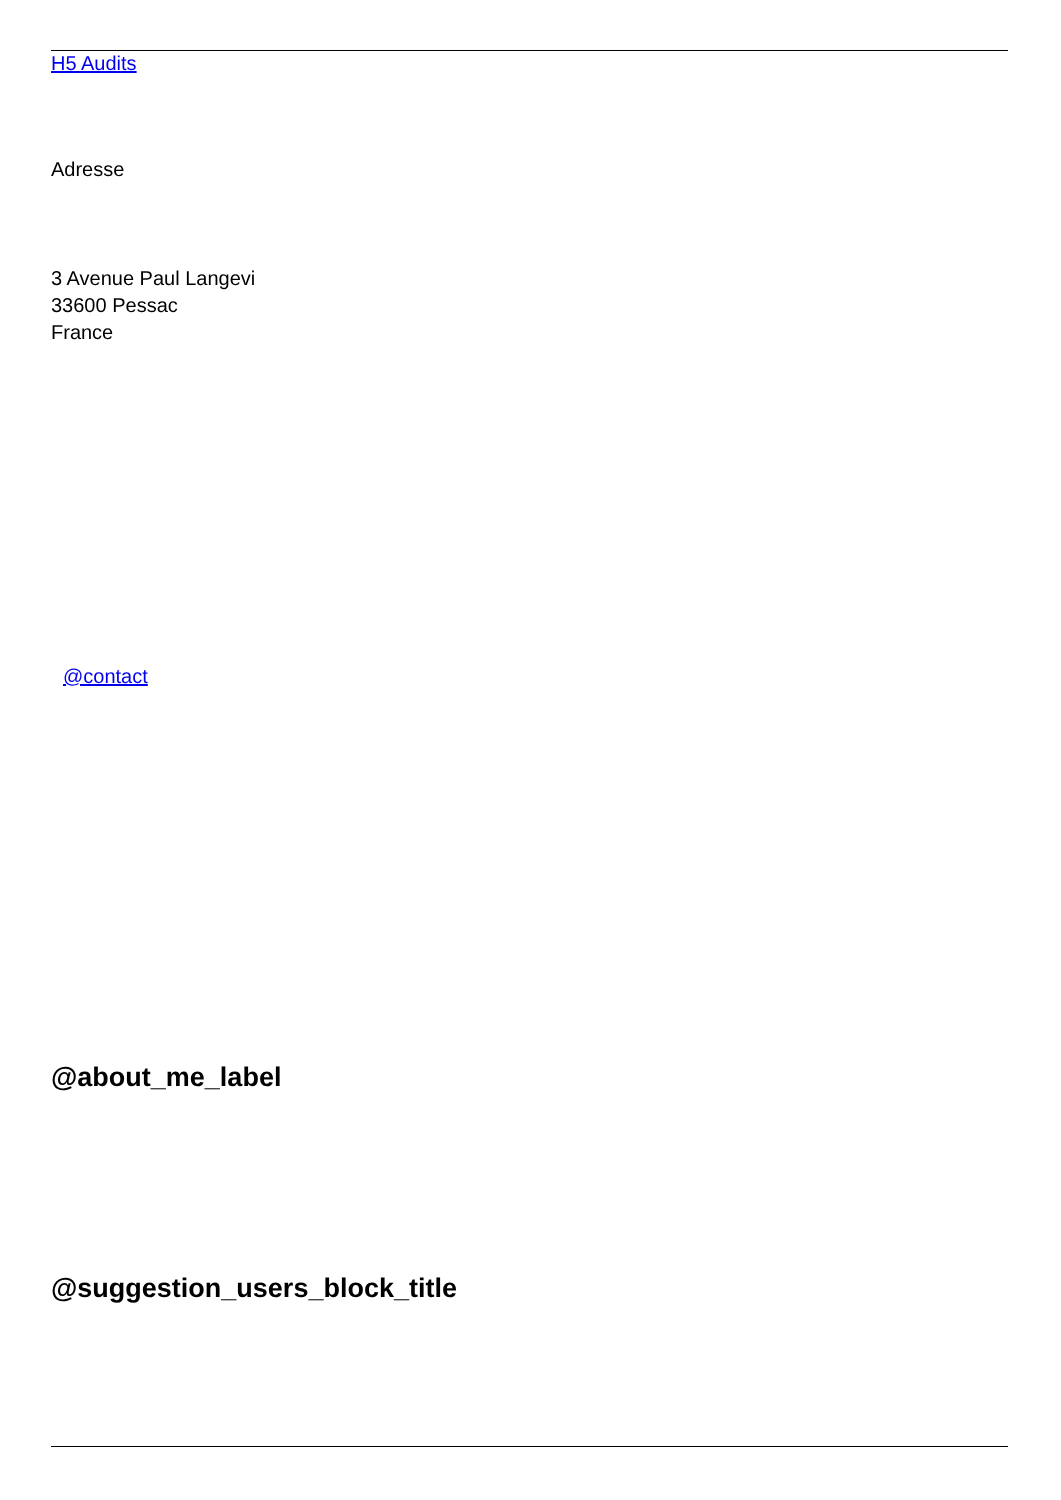H5 Audits
Adresse
3 Avenue Paul Langevi
33600 Pessac
France
@contact
@about_me_label
@suggestion_users_block_title